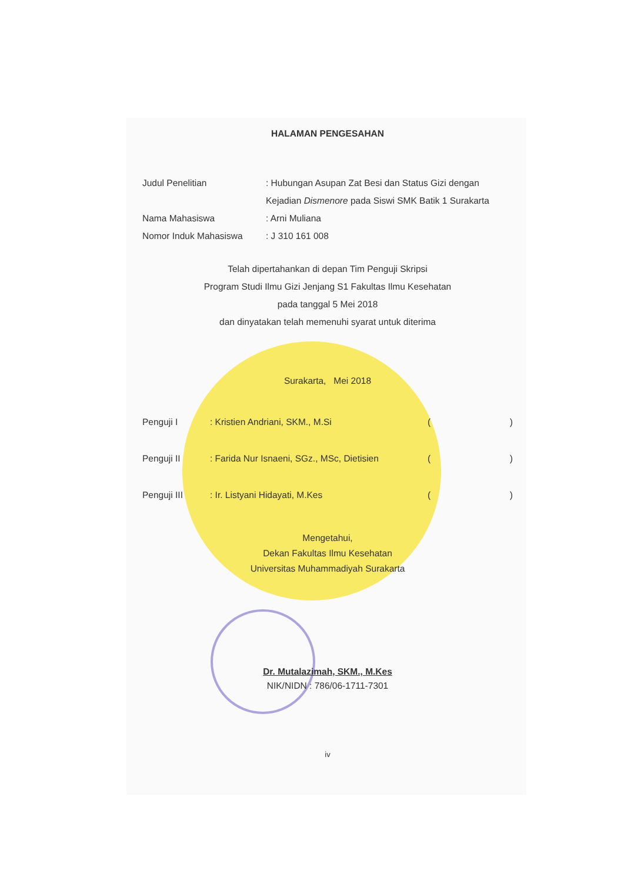HALAMAN PENGESAHAN
Judul Penelitian : Hubungan Asupan Zat Besi dan Status Gizi dengan Kejadian Dismenore pada Siswi SMK Batik 1 Surakarta
Nama Mahasiswa : Arni Muliana
Nomor Induk Mahasiswa : J 310 161 008
Telah dipertahankan di depan Tim Penguji Skripsi
Program Studi Ilmu Gizi Jenjang S1 Fakultas Ilmu Kesehatan
pada tanggal 5 Mei 2018
dan dinyatakan telah memenuhi syarat untuk diterima
Surakarta, Mei 2018
Penguji I : Kristien Andriani, SKM., M.Si ()
Penguji II : Farida Nur Isnaeni, SGz., MSc, Dietisien
()
Penguji III : Ir. Listyani Hidayati, M.Kes ()
Mengetahui,
Dekan Fakultas Ilmu Kesehatan
Universitas Muhammadiyah Surakarta
Dr. Mutalazimah, SKM., M.Kes
NIK/NIDN : 786/06-1711-7301
iv